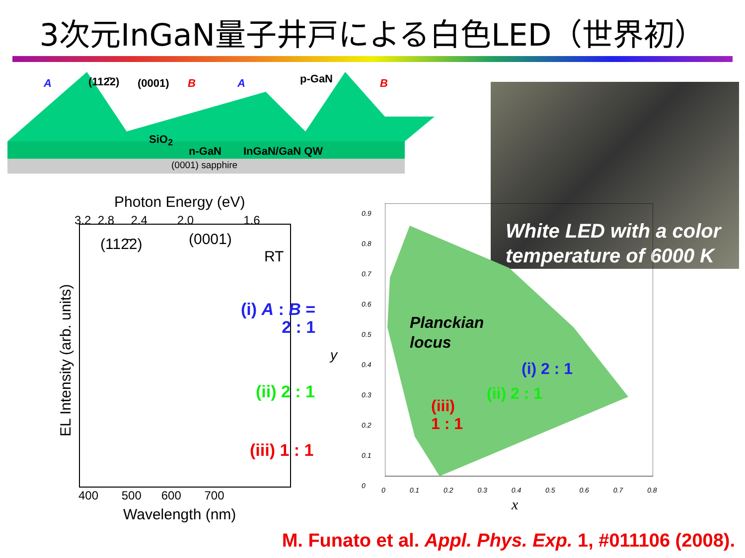3次元InGaN量子井戸による白色LED（世界初）
A (112̄2) (0001) B A p-GaN B
SiO<sub>2</sub>
n-GaN InGaN/GaN QW
(0001) sapphire
White LED with a color
temperature of 6000 K
Photon Energy (eV)
3.2 2.8 2.4 2.0 1.6
(112̄2) (0001)
RT
(i) A : B =
2 : 1
(ii) 2 : 1
(iii) 1 : 1
EL Intensity (arb. units)
400 500 600 700
Wavelength (nm)
0.9
0.8
0.7
0.6
0.5
0.4
0.3
0.2
0.1
0
y
0 0.1 0.2 0.3 0.4 0.5 0.6 0.7 0.8
x
Planckian
locus
(i) 2 : 1
(ii) 2 : 1
(iii)
1 : 1
M. Funato et al. Appl. Phys. Exp. 1, #011106 (2008).